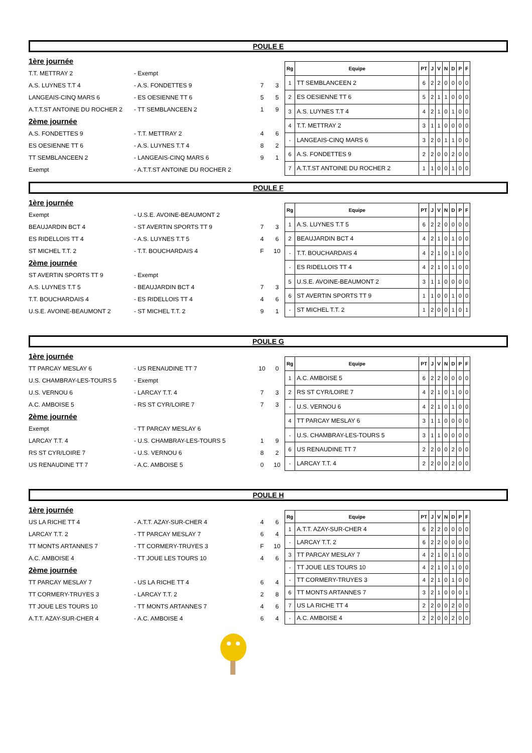POULE E
1ère journée
T.T. METTRAY 2 - Exempt
A.S. LUYNES T.T 4 - A.S. FONDETTES 9 7 3
LANGEAIS-CINQ MARS 6 - ES OESIENNE TT 6 5 5
A.T.T.ST ANTOINE DU ROCHER 2 - TT SEMBLANCEEN 2 1 9
2ème journée
A.S. FONDETTES 9 - T.T. METTRAY 2 4 6
ES OESIENNE TT 6 - A.S. LUYNES T.T 4 8 2
TT SEMBLANCEEN 2 - LANGEAIS-CINQ MARS 6 9 1
Exempt - A.T.T.ST ANTOINE DU ROCHER 2
| Rg | Equipe | PT | J | V | N | D | P | F |
| --- | --- | --- | --- | --- | --- | --- | --- | --- |
| 1 | TT SEMBLANCEEN 2 | 6 | 2 | 2 | 0 | 0 | 0 | 0 |
| 2 | ES OESIENNE TT 6 | 5 | 2 | 1 | 1 | 0 | 0 | 0 |
| 3 | A.S. LUYNES T.T 4 | 4 | 2 | 1 | 0 | 1 | 0 | 0 |
| 4 | T.T. METTRAY 2 | 3 | 1 | 1 | 0 | 0 | 0 | 0 |
| - | LANGEAIS-CINQ MARS 6 | 3 | 2 | 0 | 1 | 1 | 0 | 0 |
| 6 | A.S. FONDETTES 9 | 2 | 2 | 0 | 0 | 2 | 0 | 0 |
| 7 | A.T.T.ST ANTOINE DU ROCHER 2 | 1 | 1 | 0 | 0 | 1 | 0 | 0 |
POULE F
1ère journée
Exempt - U.S.E. AVOINE-BEAUMONT 2
BEAUJARDIN BCT 4 - ST AVERTIN SPORTS TT 9 7 3
ES RIDELLOIS TT 4 - A.S. LUYNES T.T 5 4 6
ST MICHEL T.T. 2 - T.T. BOUCHARDAIS 4 F 10
2ème journée
ST AVERTIN SPORTS TT 9 - Exempt
A.S. LUYNES T.T 5 - BEAUJARDIN BCT 4 7 3
T.T. BOUCHARDAIS 4 - ES RIDELLOIS TT 4 4 6
U.S.E. AVOINE-BEAUMONT 2 - ST MICHEL T.T. 2 9 1
| Rg | Equipe | PT | J | V | N | D | P | F |
| --- | --- | --- | --- | --- | --- | --- | --- | --- |
| 1 | A.S. LUYNES T.T 5 | 6 | 2 | 2 | 0 | 0 | 0 | 0 |
| 2 | BEAUJARDIN BCT 4 | 4 | 2 | 1 | 0 | 1 | 0 | 0 |
| - | T.T. BOUCHARDAIS 4 | 4 | 2 | 1 | 0 | 1 | 0 | 0 |
| - | ES RIDELLOIS TT 4 | 4 | 2 | 1 | 0 | 1 | 0 | 0 |
| 5 | U.S.E. AVOINE-BEAUMONT 2 | 3 | 1 | 1 | 0 | 0 | 0 | 0 |
| 6 | ST AVERTIN SPORTS TT 9 | 1 | 1 | 0 | 0 | 1 | 0 | 0 |
| - | ST MICHEL T.T. 2 | 1 | 2 | 0 | 0 | 1 | 0 | 1 |
POULE G
1ère journée
TT PARCAY MESLAY 6 - US RENAUDINE TT 7 10 0
U.S. CHAMBRAY-LES-TOURS 5 - Exempt
U.S. VERNOU 6 - LARCAY T.T. 4 7 3
A.C. AMBOISE 5 - RS ST CYR/LOIRE 7 7 3
2ème journée
Exempt - TT PARCAY MESLAY 6
LARCAY T.T. 4 - U.S. CHAMBRAY-LES-TOURS 5 1 9
RS ST CYR/LOIRE 7 - U.S. VERNOU 6 8 2
US RENAUDINE TT 7 - A.C. AMBOISE 5 0 10
| Rg | Equipe | PT | J | V | N | D | P | F |
| --- | --- | --- | --- | --- | --- | --- | --- | --- |
| 1 | A.C. AMBOISE 5 | 6 | 2 | 2 | 0 | 0 | 0 | 0 |
| 2 | RS ST CYR/LOIRE 7 | 4 | 2 | 1 | 0 | 1 | 0 | 0 |
| - | U.S. VERNOU 6 | 4 | 2 | 1 | 0 | 1 | 0 | 0 |
| 4 | TT PARCAY MESLAY 6 | 3 | 1 | 1 | 0 | 0 | 0 | 0 |
| - | U.S. CHAMBRAY-LES-TOURS 5 | 3 | 1 | 1 | 0 | 0 | 0 | 0 |
| 6 | US RENAUDINE TT 7 | 2 | 2 | 0 | 0 | 2 | 0 | 0 |
| - | LARCAY T.T. 4 | 2 | 2 | 0 | 0 | 2 | 0 | 0 |
POULE H
1ère journée
US LA RICHE TT 4 - A.T.T. AZAY-SUR-CHER 4 4 6
LARCAY T.T. 2 - TT PARCAY MESLAY 7 6 4
TT MONTS ARTANNES 7 - TT CORMERY-TRUYES 3 F 10
A.C. AMBOISE 4 - TT JOUE LES TOURS 10 4 6
2ème journée
TT PARCAY MESLAY 7 - US LA RICHE TT 4 6 4
TT CORMERY-TRUYES 3 - LARCAY T.T. 2 2 8
TT JOUE LES TOURS 10 - TT MONTS ARTANNES 7 4 6
A.T.T. AZAY-SUR-CHER 4 - A.C. AMBOISE 4 6 4
| Rg | Equipe | PT | J | V | N | D | P | F |
| --- | --- | --- | --- | --- | --- | --- | --- | --- |
| 1 | A.T.T. AZAY-SUR-CHER 4 | 6 | 2 | 2 | 0 | 0 | 0 | 0 |
| - | LARCAY T.T. 2 | 6 | 2 | 2 | 0 | 0 | 0 | 0 |
| 3 | TT PARCAY MESLAY 7 | 4 | 2 | 1 | 0 | 1 | 0 | 0 |
| - | TT JOUE LES TOURS 10 | 4 | 2 | 1 | 0 | 1 | 0 | 0 |
| - | TT CORMERY-TRUYES 3 | 4 | 2 | 1 | 0 | 1 | 0 | 0 |
| 6 | TT MONTS ARTANNES 7 | 3 | 2 | 1 | 0 | 0 | 0 | 1 |
| 7 | US LA RICHE TT 4 | 2 | 2 | 0 | 0 | 2 | 0 | 0 |
| - | A.C. AMBOISE 4 | 2 | 2 | 0 | 0 | 2 | 0 | 0 |